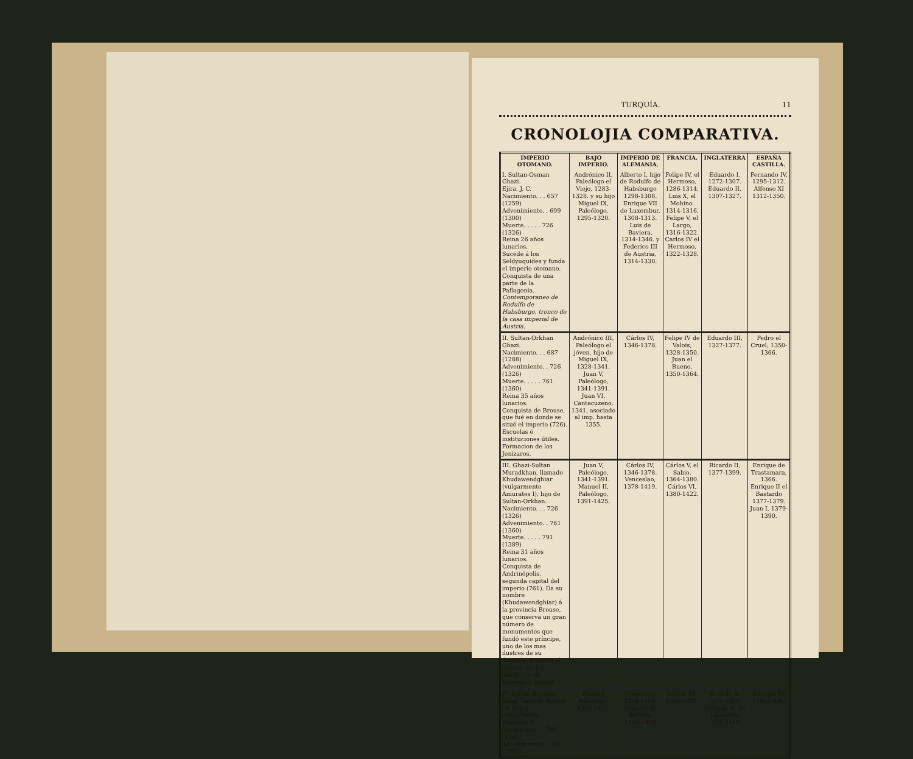TURQUÍA. 11
CRONOLOJIA COMPARATIVA.
| IMPERIO OTOMANO. | BAJO IMPERIO. | IMPERIO DE ALEMANIA. | FRANCIA. | INGLATERRA | ESPAÑA CASTILLA. |
| --- | --- | --- | --- | --- | --- |
| I. Sultan-Osman Ghazi. Ejira. J. C. Nacimiento. . . 657 (1259) Advenimiento. . 699 (1300) Muerte. . . . . 726 (1326) Reina 26 años lunarios. Sucede á los Seldyuquides y funda el imperio otomano. Conquista de una parte de la Paflagonia. Contemporaneo de Rodulfo de Habsburgo, tronco de la casa imperial de Austria. | Andrónico II, Paleólogo el Viejo, 1283-1328. y su hijo Miguel IX, Paleólogo, 1295-1320. | Alberto I, hijo de Rodulfo de Habsburgo 1298-1308. Enrique VII de Luxembur. 1308-1313. Luis de Baviera, 1314-1346. y Federico III de Austria, 1314-1330. | Felipe IV, el Hermoso, 1286-1314. Luis X, el Mohino. 1314-1316. Felipe V, el Largo, 1316-1322. Carlos IV el Hermoso, 1322-1328. | Eduardo I, 1272-1307. Eduardo II, 1307-1327. | Fernando IV, 1295-1312. Alfonso XI 1312-1350. |
| II. Sultan-Orkhan Ghazi. Nacimiento. . . 687 (1288) Advenimiento. . 726 (1326) Muerte. . . . . 761 (1360) Reina 35 años lunarios. Conquista de Brouse, que fué en donde se situó el imperio (726). Escuelas é instituciones útiles. Formacion de los Jenízaros. | Andrónico III, Paleólogo el jóven, hijo de Miguel IX, 1328-1341. Juan V, Paleólogo, 1341-1391. Juan VI, Cantacuzeno, 1341, asociado al imp. hasta 1355. | Cárlos IV, 1346-1378. | Felipe IV de Valois, 1328-1350. Juan el Bueno, 1350-1364. | Eduardo III, 1327-1377. | Pedro el Cruel, 1350-1366. |
| III. Ghazi-Sultan Muradkhan, llamado Khudawendghiar (vulgarmente Amurates I), hijo de Sultan-Orkhan. Nacimiento. . . 726 (1326) Advenimiento. . 761 (1360) Muerte. . . . . 791 (1389) Reina 31 años lunarios. Conquista de Andrinópolis, segunda capital del imperio (761). Da su nombre (Khudawendghiar) á la provincia Brouse, que conserva un gran número de monumentos que fundó este príncipe, uno de los mas ilustres de su dinastía. Reunion al imperio de los territorios de Kermian y Hamid. | Juan V, Paleólogo, 1341-1391. Manuel II, Paleólogo, 1391-1425. | Cárlos IV, 1346-1378. Venceslao, 1378-1419. | Cárlos V, el Sabio, 1364-1380. Cárlos VI, 1380-1422. | Ricardo II, 1377-1399. | Enrique de Trastamara, 1366. Enrique II el Bastardo 1377-1379. Juan I, 1379-1390. |
| IV. Sultan-Bayezid-Khan, llamado Ildirim (el Rayo), vulgarmente Bayazeto I. Nacimiento. . . 761 (1360) Advenimiento. . 791 (1389) | Manuel Paleólogo, 1391-1425. | Venceslao, 1378-1419. Roberto de Baviera, 1400-1410 | Cárlos VI, 1380-1422. | Ricardo II, 1377-1399. Enrique IV, de Lancaster 1399-1413. | Enrique III 1390-1406. |